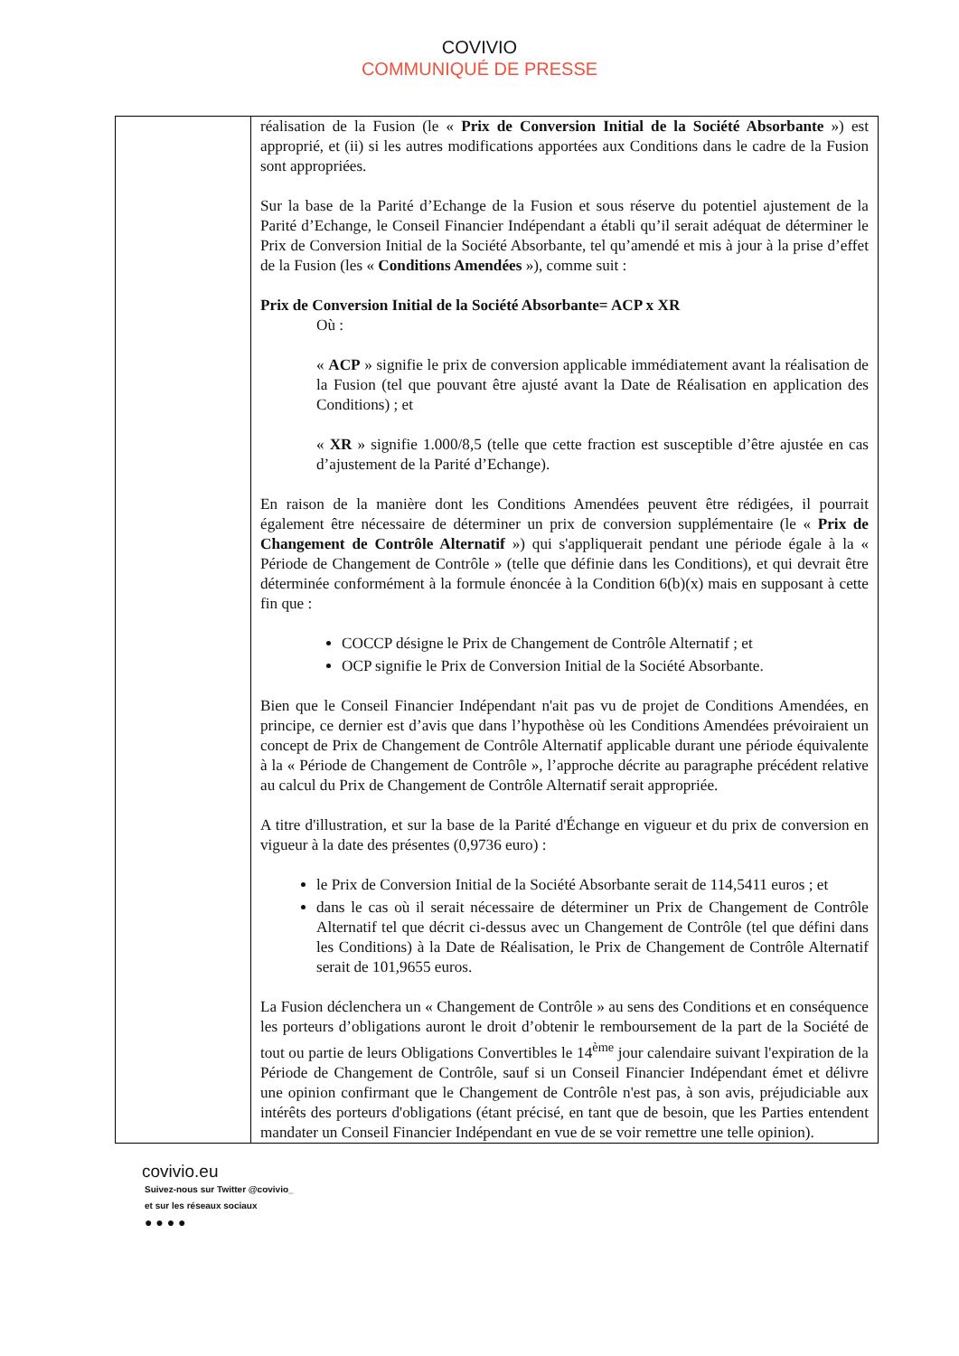COVIVIO
COMMUNIQUÉ DE PRESSE
| | réalisation de la Fusion (le « Prix de Conversion Initial de la Société Absorbante ») est approprié, et (ii) si les autres modifications apportées aux Conditions dans le cadre de la Fusion sont appropriées. Sur la base de la Parité d’Echange de la Fusion et sous réserve du potentiel ajustement de la Parité d’Echange, le Conseil Financier Indépendant a établi qu’il serait adéquat de déterminer le Prix de Conversion Initial de la Société Absorbante, tel qu’amendé et mis à jour à la prise d’effet de la Fusion (les « Conditions Amendées »), comme suit : Prix de Conversion Initial de la Société Absorbante= ACP x XR Où : « ACP » signifie le prix de conversion applicable immédiatement avant la réalisation de la Fusion (tel que pouvant être ajusté avant la Date de Réalisation en application des Conditions) ; et « XR » signifie 1.000/8,5 (telle que cette fraction est susceptible d’être ajustée en cas d’ajustement de la Parité d’Echange). En raison de la manière dont les Conditions Amendées peuvent être rédigées, il pourrait également être nécessaire de déterminer un prix de conversion supplémentaire (le « Prix de Changement de Contrôle Alternatif ») qui s'appliquerait pendant une période égale à la « Période de Changement de Contrôle » (telle que définie dans les Conditions), et qui devrait être déterminée conformément à la formule énoncée à la Condition 6(b)(x) mais en supposant à cette fin que : COCCP désigne le Prix de Changement de Contrôle Alternatif ; et OCP signifie le Prix de Conversion Initial de la Société Absorbante. Bien que le Conseil Financier Indépendant n'ait pas vu de projet de Conditions Amendées, en principe, ce dernier est d’avis que dans l’hypothèse où les Conditions Amendées prévoiraient un concept de Prix de Changement de Contrôle Alternatif applicable durant une période équivalente à la « Période de Changement de Contrôle », l’approche décrite au paragraphe précédent relative au calcul du Prix de Changement de Contrôle Alternatif serait appropriée. A titre d'illustration, et sur la base de la Parité d'Échange en vigueur et du prix de conversion en vigueur à la date des présentes (0,9736 euro) : le Prix de Conversion Initial de la Société Absorbante serait de 114,5411 euros ; et dans le cas où il serait nécessaire de déterminer un Prix de Changement de Contrôle Alternatif tel que décrit ci-dessus avec un Changement de Contrôle (tel que défini dans les Conditions) à la Date de Réalisation, le Prix de Changement de Contrôle Alternatif serait de 101,9655 euros. La Fusion déclenchera un « Changement de Contrôle » au sens des Conditions et en conséquence les porteurs d’obligations auront le droit d’obtenir le remboursement de la part de la Société de tout ou partie de leurs Obligations Convertibles le 14<sup>ème</sup> jour calendaire suivant l'expiration de la Période de Changement de Contrôle, sauf si un Conseil Financier Indépendant émet et délivre une opinion confirmant que le Changement de Contrôle n'est pas, à son avis, préjudiciable aux intérêts des porteurs d'obligations (étant précisé, en tant que de besoin, que les Parties entendent mandater un Conseil Financier Indépendant en vue de se voir remettre une telle opinion). |
covivio.eu
Suivez-nous sur Twitter @covivio_
et sur les réseaux sociaux
● ● ● ●